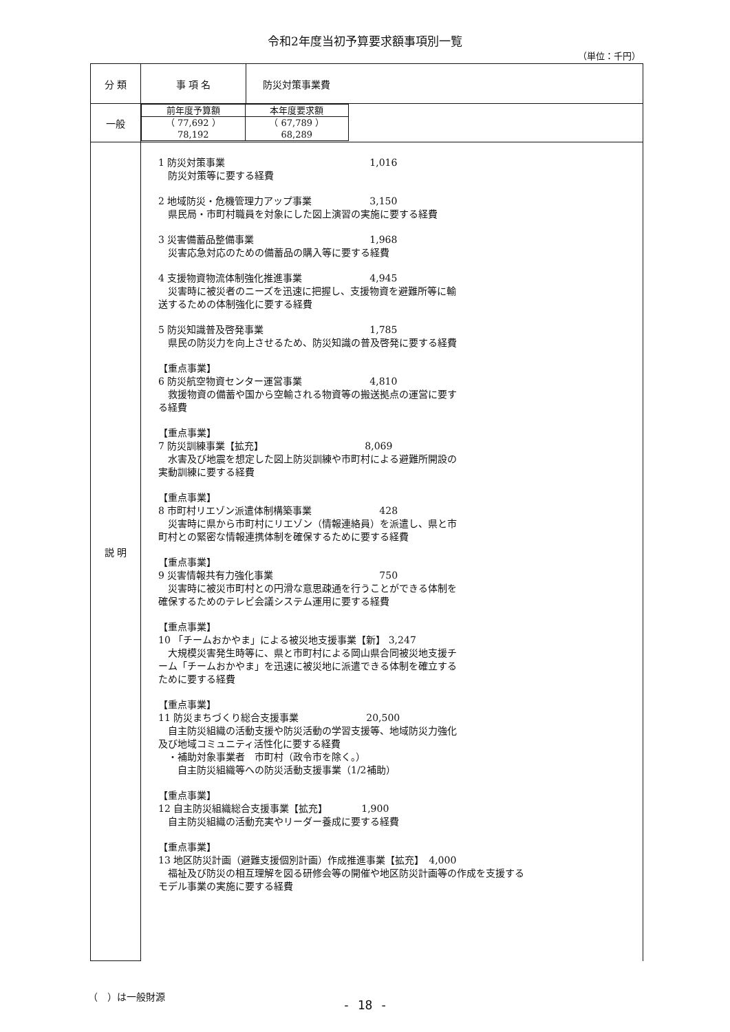令和2年度当初予算要求額事項別一覧
（単位：千円）
| 分 類 | 事 項 名 | 防災対策事業費 |
| 一般 | / 前年度予算額 / 本年度要求額 / / （ 77,692 ） 78,192 / （ 67,789 ） 68,289 / | |
| 説 明 | 1 防災対策事業 1,016 防災対策等に要する経費 2 地域防災・危機管理力アップ事業 3,150 県民局・市町村職員を対象にした図上演習の実施に要する経費 3 災害備蓄品整備事業 1,968 災害応急対応のための備蓄品の購入等に要する経費 4 支援物資物流体制強化推進事業 4,945 災害時に被災者のニーズを迅速に把握し、支援物資を避難所等に輸送するための体制強化に要する経費 5 防災知識普及啓発事業 1,785 県民の防災力を向上させるため、防災知識の普及啓発に要する経費 【重点事業】 6 防災航空物資センター運営事業 4,810 救援物資の備蓄や国から空輸される物資等の搬送拠点の運営に要する経費 【重点事業】 7 防災訓練事業【拡充】 8,069 水害及び地震を想定した図上防災訓練や市町村による避難所開設の実動訓練に要する経費 【重点事業】 8 市町村リエゾン派遣体制構築事業 428 災害時に県から市町村にリエゾン（情報連絡員）を派遣し、県と市町村との緊密な情報連携体制を確保するために要する経費 【重点事業】 9 災害情報共有力強化事業 750 災害時に被災市町村との円滑な意思疎通を行うことができる体制を確保するためのテレビ会議システム運用に要する経費 【重点事業】 10 「チームおかやま」による被災地支援事業【新】 3,247 大規模災害発生時等に、県と市町村による岡山県合同被災地支援チーム「チームおかやま」を迅速に被災地に派遣できる体制を確立するために要する経費 【重点事業】 11 防災まちづくり総合支援事業 20,500 自主防災組織の活動支援や防災活動の学習支援等、地域防災力強化及び地域コミュニティ活性化に要する経費 ・補助対象事業者 市町村（政令市を除く。） 自主防災組織等への防災活動支援事業（1/2補助） 【重点事業】 12 自主防災組織総合支援事業【拡充】 1,900 自主防災組織の活動充実やリーダー養成に要する経費 【重点事業】 13 地区防災計画（避難支援個別計画）作成推進事業【拡充】 4,000 福祉及び防災の相互理解を図る研修会等の開催や地区防災計画等の作成を支援するモデル事業の実施に要する経費 | |
（　）は一般財源
- 18 -